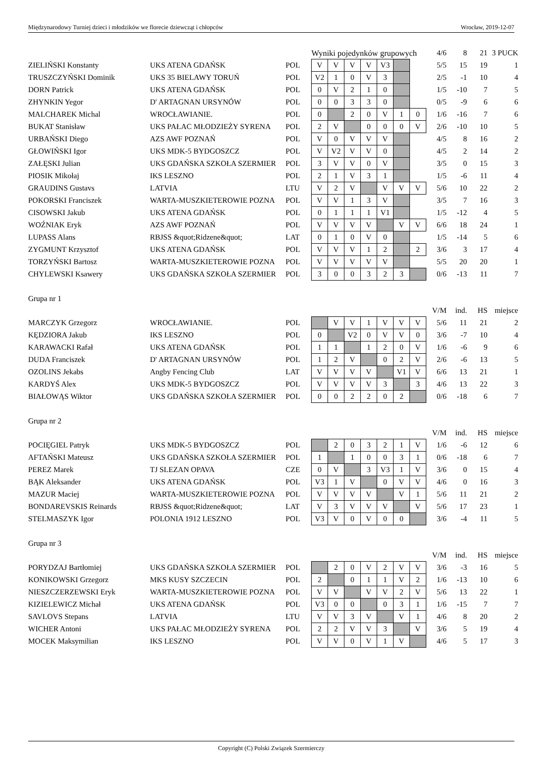Międzynarodowy Turniej dzieci i młodzików we florecie dziewcząt i chłopców Wrocław, 2019-12-07
| | | | Wyniki pojedynków grupowych | | | | | | | 4/6 | 8 | 21 | 3 PUCK |
| ZIELIŃSKI Konstanty | UKS ATENA GDAŃSK | POL | V | V | V | V | V3 | | | 5/5 | 15 | 19 | 1 |
| TRUSZCZYŃSKI Dominik | UKS 35 BIELAWY TORUŃ | POL | V2 | 1 | 0 | V | 3 | | | 2/5 | -1 | 10 | 4 |
| DORN Patrick | UKS ATENA GDAŃSK | POL | 0 | V | 2 | 1 | 0 | | | 1/5 | -10 | 7 | 5 |
| ZHYNKIN Yegor | D' ARTAGNAN URSYNÓW | POL | 0 | 0 | 3 | 3 | 0 | | | 0/5 | -9 | 6 | 6 |
| MALCHAREK Michal | WROCŁAWIANIE. | POL | 0 | | 2 | 0 | V | 1 | 0 | 1/6 | -16 | 7 | 6 |
| BUKAT Stanisław | UKS PAŁAC MŁODZIEŻY SYRENA | POL | 2 | V | | 0 | 0 | 0 | V | 2/6 | -10 | 10 | 5 |
| URBAŃSKI Diego | AZS AWF POZNAŃ | POL | V | 0 | V | V | V | | | 4/5 | 8 | 16 | 2 |
| GŁOWIŃSKI Igor | UKS MDK-5 BYDGOSZCZ | POL | V | V2 | V | V | 0 | | | 4/5 | 2 | 14 | 2 |
| ZAŁĘSKI Julian | UKS GDAŃSKA SZKOŁA SZERMIER | POL | 3 | V | V | 0 | V | | | 3/5 | 0 | 15 | 3 |
| PIOSIK Mikołaj | IKS LESZNO | POL | 2 | 1 | V | 3 | 1 | | | 1/5 | -6 | 11 | 4 |
| GRAUDINS Gustavs | LATVIA | LTU | V | 2 | V | | V | V | V | 5/6 | 10 | 22 | 2 |
| POKORSKI Franciszek | WARTA-MUSZKIETEROWIE POZNA | POL | V | V | 1 | 3 | V | | | 3/5 | 7 | 16 | 3 |
| CISOWSKI Jakub | UKS ATENA GDAŃSK | POL | 0 | 1 | 1 | 1 | V1 | | | 1/5 | -12 | 4 | 5 |
| WOŹNIAK Eryk | AZS AWF POZNAŃ | POL | V | V | V | V | | V | V | 6/6 | 18 | 24 | 1 |
| LUPASS Alans | RBJSS &quot;Ridzene&quot; | LAT | 0 | 1 | 0 | V | 0 | | | 1/5 | -14 | 5 | 6 |
| ZYGMUNT Krzysztof | UKS ATENA GDAŃSK | POL | V | V | V | 1 | 2 | | 2 | 3/6 | 3 | 17 | 4 |
| TORZYŃSKI Bartosz | WARTA-MUSZKIETEROWIE POZNA | POL | V | V | V | V | V | | | 5/5 | 20 | 20 | 1 |
| CHYLEWSKI Ksawery | UKS GDAŃSKA SZKOŁA SZERMIER | POL | 3 | 0 | 0 | 3 | 2 | 3 | | 0/6 | -13 | 11 | 7 |
| Grupa nr 1 | | | | | | | | | | | | | |
| | | | | | | | | | | V/M | ind. | HS | miejsce |
| MARCZYK Grzegorz | WROCŁAWIANIE. | POL | | V | V | 1 | V | V | V | 5/6 | 11 | 21 | 2 |
| KĘDZIORA Jakub | IKS LESZNO | POL | 0 | | V2 | 0 | V | V | 0 | 3/6 | -7 | 10 | 4 |
| KARAWACKI Rafał | UKS ATENA GDAŃSK | POL | 1 | 1 | | 1 | 2 | 0 | V | 1/6 | -6 | 9 | 6 |
| DUDA Franciszek | D' ARTAGNAN URSYNÓW | POL | 1 | 2 | V | | 0 | 2 | V | 2/6 | -6 | 13 | 5 |
| OZOLINS Jekabs | Angby Fencing Club | LAT | V | V | V | V | | V1 | V | 6/6 | 13 | 21 | 1 |
| KARDYŚ Alex | UKS MDK-5 BYDGOSZCZ | POL | V | V | V | V | 3 | | 3 | 4/6 | 13 | 22 | 3 |
| BIAŁOWĄS Wiktor | UKS GDAŃSKA SZKOŁA SZERMIER | POL | 0 | 0 | 2 | 2 | 0 | 2 | | 0/6 | -18 | 6 | 7 |
| Grupa nr 2 | | | | | | | | | | | | | |
| | | | | | | | | | | V/M | ind. | HS | miejsce |
| POCIĘGIEL Patryk | UKS MDK-5 BYDGOSZCZ | POL | | 2 | 0 | 3 | 2 | 1 | V | 1/6 | -6 | 12 | 6 |
| AFTAŃSKI Mateusz | UKS GDAŃSKA SZKOŁA SZERMIER | POL | 1 | | 1 | 0 | 0 | 3 | 1 | 0/6 | -18 | 6 | 7 |
| PEREZ Marek | TJ SLEZAN OPAVA | CZE | 0 | V | | 3 | V3 | 1 | V | 3/6 | 0 | 15 | 4 |
| BĄK Aleksander | UKS ATENA GDAŃSK | POL | V3 | 1 | V | | 0 | V | V | 4/6 | 0 | 16 | 3 |
| MAZUR Maciej | WARTA-MUSZKIETEROWIE POZNA | POL | V | V | V | V | | V | 1 | 5/6 | 11 | 21 | 2 |
| BONDAREVSKIS Reinards | RBJSS &quot;Ridzene&quot; | LAT | V | 3 | V | V | V | | V | 5/6 | 17 | 23 | 1 |
| STELMASZYK Igor | POLONIA 1912 LESZNO | POL | V3 | V | 0 | V | 0 | 0 | | 3/6 | -4 | 11 | 5 |
| Grupa nr 3 | | | | | | | | | | | | | |
| | | | | | | | | | | V/M | ind. | HS | miejsce |
| PORYDZAJ Bartłomiej | UKS GDAŃSKA SZKOŁA SZERMIER | POL | | 2 | 0 | V | 2 | V | V | 3/6 | -3 | 16 | 5 |
| KONIKOWSKI Grzegorz | MKS KUSY SZCZECIN | POL | 2 | | 0 | 1 | 1 | V | 2 | 1/6 | -13 | 10 | 6 |
| NIESZCZERZEWSKI Eryk | WARTA-MUSZKIETEROWIE POZNA | POL | V | V | | V | V | 2 | V | 5/6 | 13 | 22 | 1 |
| KIZIELEWICZ Michał | UKS ATENA GDAŃSK | POL | V3 | 0 | 0 | | 0 | 3 | 1 | 1/6 | -15 | 7 | 7 |
| SAVLOVS Stepans | LATVIA | LTU | V | V | 3 | V | | V | 1 | 4/6 | 8 | 20 | 2 |
| WICHER Antoni | UKS PAŁAC MŁODZIEŻY SYRENA | POL | 2 | 2 | V | V | 3 | | V | 3/6 | 5 | 19 | 4 |
| MOCEK Maksymilian | IKS LESZNO | POL | V | V | 0 | V | 1 | V | | 4/6 | 5 | 17 | 3 |
Copyright (C) Polski Związek Szermierczy